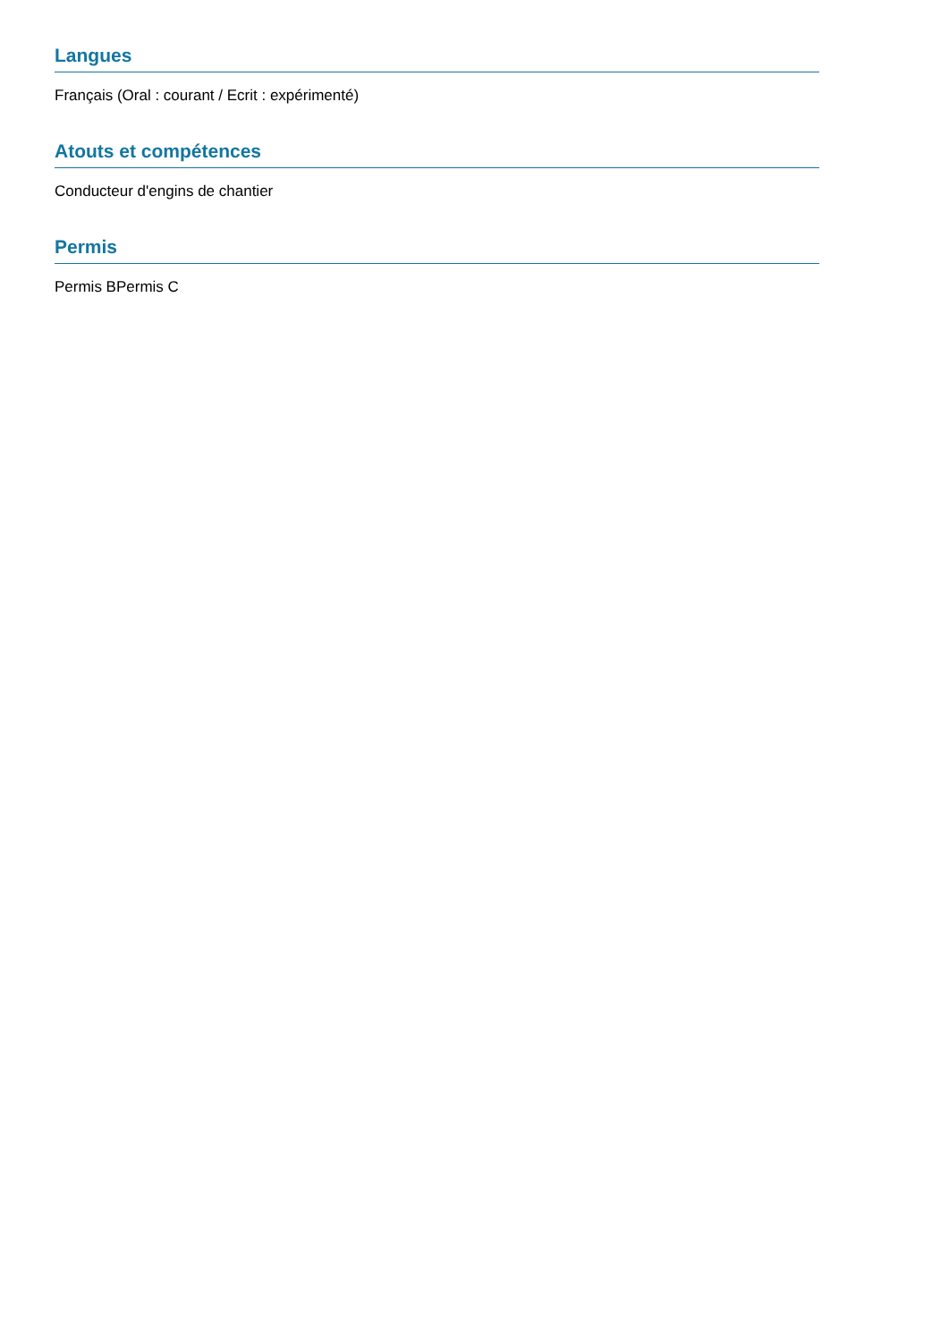Langues
Français (Oral : courant / Ecrit : expérimenté)
Atouts et compétences
Conducteur d'engins de chantier
Permis
Permis BPermis C